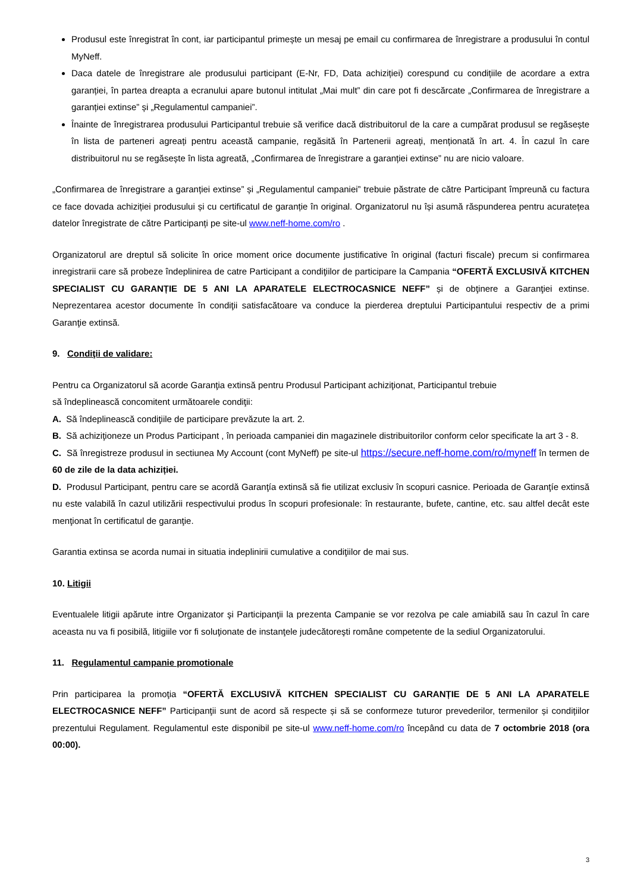Produsul este înregistrat în cont, iar participantul primește un mesaj pe email cu confirmarea de înregistrare a produsului în contul MyNeff.
Daca datele de înregistrare ale produsului participant (E-Nr, FD, Data achiziției) corespund cu condițiile de acordare a extra garanției, în partea dreapta a ecranului apare butonul intitulat „Mai mult” din care pot fi descărcate „Confirmarea de înregistrare a garanției extinse” și „Regulamentul campaniei”.
Înainte de înregistrarea produsului Participantul trebuie să verifice dacă distribuitorul de la care a cumpărat produsul se regăsește în lista de parteneri agreați pentru această campanie, regăsită în Partenerii agreați, menționată în art. 4. În cazul în care distribuitorul nu se regăsește în lista agreată, „Confirmarea de înregistrare a garanției extinse” nu are nicio valoare.
„Confirmarea de înregistrare a garanției extinse” și „Regulamentul campaniei” trebuie păstrate de către Participant împreună cu factura ce face dovada achiziției produsului și cu certificatul de garanție în original. Organizatorul nu își asumă răspunderea pentru acuratețea datelor înregistrate de către Participanți pe site-ul www.neff-home.com/ro .
Organizatorul are dreptul să solicite în orice moment orice documente justificative în original (facturi fiscale) precum si confirmarea inregistrarii care să probeze îndeplinirea de catre Participant a condiţiilor de participare la Campania “OFERTĂ EXCLUSIVĂ KITCHEN SPECIALIST CU GARANȚIE DE 5 ANI LA APARATELE ELECTROCASNICE NEFF” și de obţinere a Garanţiei extinse. Neprezentarea acestor documente în condiţii satisfacătoare va conduce la pierderea dreptului Participantului respectiv de a primi Garanţie extinsă.
9. Condiţii de validare:
Pentru ca Organizatorul să acorde Garanţia extinsă pentru Produsul Participant achiziţionat, Participantul trebuie
să îndeplinească concomitent următoarele condiţii:
A. Să îndeplinească condiţiile de participare prevăzute la art. 2.
B. Să achiziţioneze un Produs Participant , în perioada campaniei din magazinele distribuitorilor conform celor specificate la art 3 - 8.
C. Să înregistreze produsul in sectiunea My Account (cont MyNeff) pe site-ul https://secure.neff-home.com/ro/myneff în termen de 60 de zile de la data achiziției.
D. Produsul Participant, pentru care se acordă Garanţía extinsă să fie utilizat exclusiv în scopuri casnice. Perioada de Garanţíe extinsă nu este valabilă în cazul utilizării respectivului produs în scopuri profesionale: în restaurante, bufete, cantine, etc. sau altfel decât este menţionat în certificatul de garanţie.
Garantia extinsa se acorda numai in situatia indeplinirii cumulative a condiţiilor de mai sus.
10. Litigii
Eventualele litigii apărute intre Organizator şi Participanţii la prezenta Campanie se vor rezolva pe cale amiabilă sau în cazul în care aceasta nu va fi posibilă, litigiile vor fi soluţionate de instanţele judecătoreşti române competente de la sediul Organizatorului.
11. Regulamentul campanie promotionale
Prin participarea la promoţia “OFERTĂ EXCLUSIVĂ KITCHEN SPECIALIST CU GARANȚIE DE 5 ANI LA APARATELE ELECTROCASNICE NEFF” Participanţii sunt de acord să respecte și să se conformeze tuturor prevederilor, termenilor și condițiilor prezentului Regulament. Regulamentul este disponibil pe site-ul www.neff-home.com/ro începând cu data de 7 octombrie 2018 (ora 00:00).
3